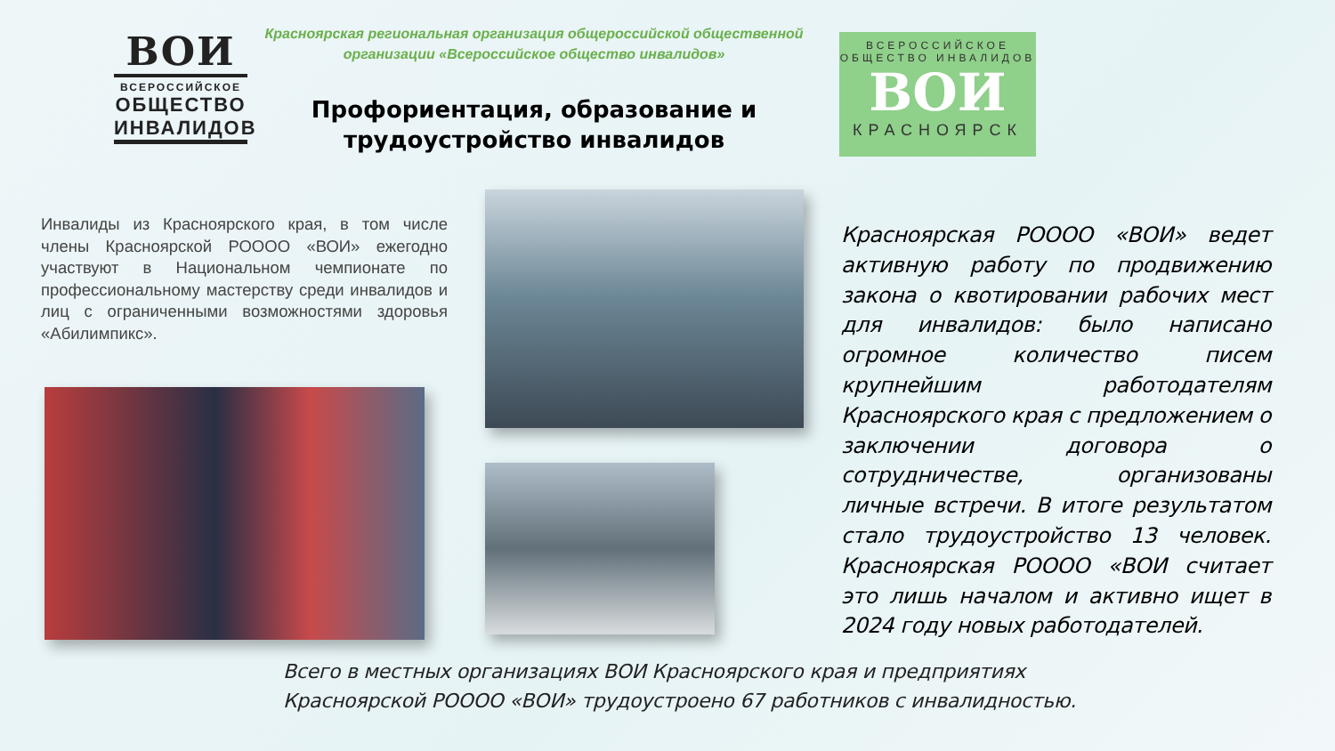ВОИ
ВСЕРОССИЙСКОЕ
ОБЩЕСТВО
ИНВАЛИДОВ
Красноярская региональная организация общероссийской общественной организации «Всероссийское общество инвалидов»
Профориентация, образование и трудоустройство инвалидов
ВСЕРОССИЙСКОЕ
ОБЩЕСТВО ИНВАЛИДОВ
ВОИ
КРАСНОЯРСК
Инвалиды из Красноярского края, в том числе члены Красноярской РОООО «ВОИ» ежегодно участвуют в Национальном чемпионате по профессиональному мастерству среди инвалидов и лиц с ограниченными возможностями здоровья «Абилимпикс».
Красноярская РОООО «ВОИ» ведет активную работу по продвижению закона о квотировании рабочих мест для инвалидов: было написано огромное количество писем крупнейшим работодателям Красноярского края с предложением о заключении договора о сотрудничестве, организованы личные встречи. В итоге результатом стало трудоустройство 13 человек. Красноярская РОООО «ВОИ считает это лишь началом и активно ищет в 2024 году новых работодателей.
Всего в местных организациях ВОИ Красноярского края и предприятиях
Красноярской РОООО «ВОИ» трудоустроено 67 работников с инвалидностью.